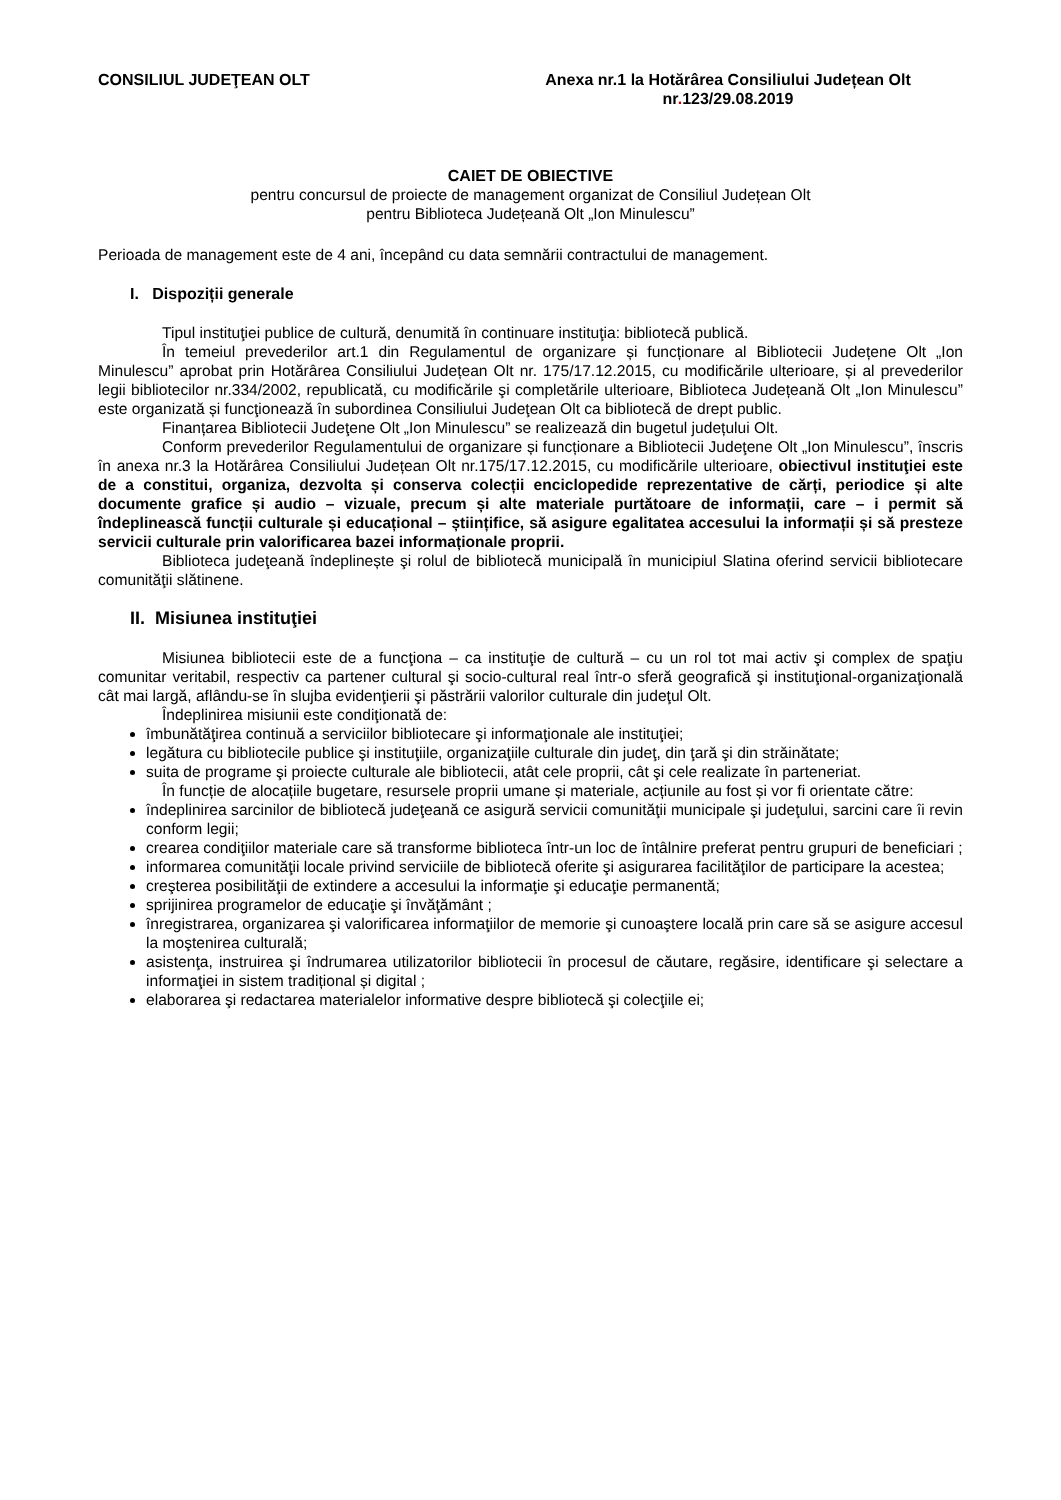CONSILIUL JUDEŢEAN OLT Anexa nr.1 la Hotărârea Consiliului Județean Olt
nr. 123/29.08.2019
CAIET DE OBIECTIVE
pentru concursul de proiecte de management organizat de Consiliul Județean Olt
pentru Biblioteca Județeană Olt „Ion Minulescu”
Perioada de management este de 4 ani, începând cu data semnării contractului de management.
I. Dispoziții generale
Tipul instituţiei publice de cultură, denumită în continuare instituţia: bibliotecă publică.
În temeiul prevederilor art.1 din Regulamentul de organizare și funcționare al Bibliotecii Județene Olt „Ion Minulescu” aprobat prin Hotărârea Consiliului Județean Olt nr. 175/17.12.2015, cu modificările ulterioare, și al prevederilor legii bibliotecilor nr.334/2002, republicată, cu modificările şi completările ulterioare, Biblioteca Județeană Olt „Ion Minulescu” este organizată și funcţionează în subordinea Consiliului Judeţean Olt ca bibliotecă de drept public.
Finanțarea Bibliotecii Judeţene Olt „Ion Minulescu” se realizează din bugetul județului Olt.
Conform prevederilor Regulamentului de organizare și funcționare a Bibliotecii Judeţene Olt „Ion Minulescu”, înscris în anexa nr.3 la Hotărârea Consiliului Județean Olt nr.175/17.12.2015, cu modificările ulterioare, obiectivul instituţiei este de a constitui, organiza, dezvolta și conserva colecții enciclopedide reprezentative de cărți, periodice și alte documente grafice și audio – vizuale, precum și alte materiale purtătoare de informații, care – i permit să îndeplinească funcții culturale și educațional – științifice, să asigure egalitatea accesului la informații și să presteze servicii culturale prin valorificarea bazei informaționale proprii.
Biblioteca judeţeană îndeplinește şi rolul de bibliotecă municipală în municipiul Slatina oferind servicii bibliotecare comunităţii slătinene.
II. Misiunea instituţiei
Misiunea bibliotecii este de a funcţiona – ca instituţie de cultură – cu un rol tot mai activ şi complex de spaţiu comunitar veritabil, respectiv ca partener cultural şi socio-cultural real într-o sferă geografică şi instituţional-organizaţională cât mai largă, aflându-se în slujba evidenţierii şi păstrării valorilor culturale din judeţul Olt.
Îndeplinirea misiunii este condiţionată de:
îmbunătăţirea continuă a serviciilor bibliotecare şi informaţionale ale instituţiei;
legătura cu bibliotecile publice şi instituţiile, organizaţiile culturale din judeţ, din ţară şi din străinătate;
suita de programe şi proiecte culturale ale bibliotecii, atât cele proprii, cât şi cele realizate în parteneriat.
În funcție de alocațiile bugetare, resursele proprii umane și materiale, acțiunile au fost și vor fi orientate către:
îndeplinirea sarcinilor de bibliotecă judeţeană ce asigură servicii comunităţii municipale şi judeţului, sarcini care îi revin conform legii;
crearea condiţiilor materiale care să transforme biblioteca într-un loc de întâlnire preferat pentru grupuri de beneficiari ;
informarea comunităţii locale privind serviciile de bibliotecă oferite şi asigurarea facilităţilor de participare la acestea;
creşterea posibilităţii de extindere a accesului la informaţie şi educaţie permanentă;
sprijinirea programelor de educaţie şi învăţământ ;
înregistrarea, organizarea şi valorificarea informaţiilor de memorie şi cunoaştere locală prin care să se asigure accesul la moştenirea culturală;
asistenţa, instruirea şi îndrumarea utilizatorilor bibliotecii în procesul de căutare, regăsire, identificare şi selectare a informaţiei in sistem tradițional și digital ;
elaborarea şi redactarea materialelor informative despre bibliotecă şi colecţiile ei;